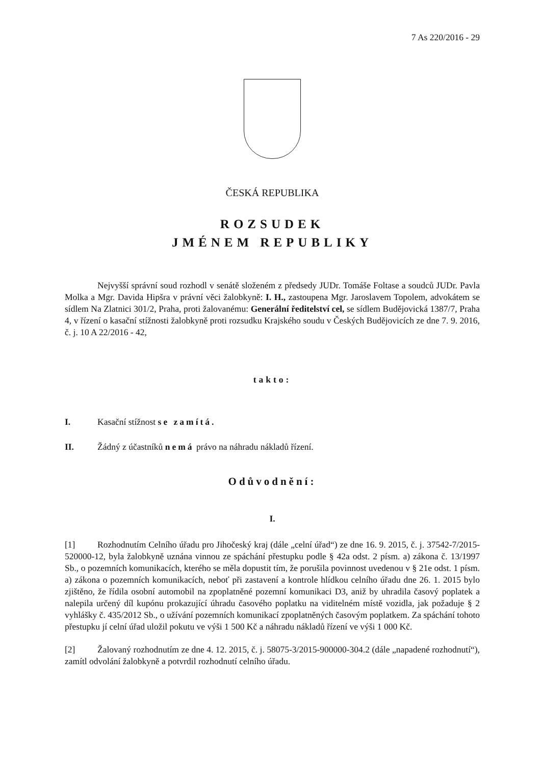7 As 220/2016 - 29
ČESKÁ REPUBLIKA
ROZSUDEK
JMÉNEM REPUBLIKY
Nejvyšší správní soud rozhodl v senátě složeném z předsedy JUDr. Tomáše Foltase a soudců JUDr. Pavla Molka a Mgr. Davida Hipšra v právní věci žalobkyně: I. H., zastoupena Mgr. Jaroslavem Topolem, advokátem se sídlem Na Zlatnici 301/2, Praha, proti žalovanému: Generální ředitelství cel, se sídlem Budějovická 1387/7, Praha 4, v řízení o kasační stížnosti žalobkyně proti rozsudku Krajského soudu v Českých Budějovicích ze dne 7. 9. 2016, č. j. 10 A 22/2016 - 42,
takto:
I. Kasační stížnost se zamítá.
II. Žádný z účastníků nemá právo na náhradu nákladů řízení.
Odůvodnění:
I.
[1] Rozhodnutím Celního úřadu pro Jihočeský kraj (dále „celní úřad“) ze dne 16. 9. 2015, č. j. 37542-7/2015-520000-12, byla žalobkyně uznána vinnou ze spáchání přestupku podle § 42a odst. 2 písm. a) zákona č. 13/1997 Sb., o pozemních komunikacích, kterého se měla dopustit tím, že porušila povinnost uvedenou v § 21e odst. 1 písm. a) zákona o pozemních komunikacích, neboť při zastavení a kontrole hlídkou celního úřadu dne 26. 1. 2015 bylo zjištěno, že řídila osobní automobil na zpoplatněné pozemní komunikaci D3, aniž by uhradila časový poplatek a nalepila určený díl kupónu prokazující úhradu časového poplatku na viditelném místě vozidla, jak požaduje § 2 vyhlášky č. 435/2012 Sb., o užívání pozemních komunikací zpoplatněných časovým poplatkem. Za spáchání tohoto přestupku jí celní úřad uložil pokutu ve výši 1 500 Kč a náhradu nákladů řízení ve výši 1 000 Kč.
[2] Žalovaný rozhodnutím ze dne 4. 12. 2015, č. j. 58075-3/2015-900000-304.2 (dále „napadené rozhodnutí“), zamítl odvolání žalobkyně a potvrdil rozhodnutí celního úřadu.